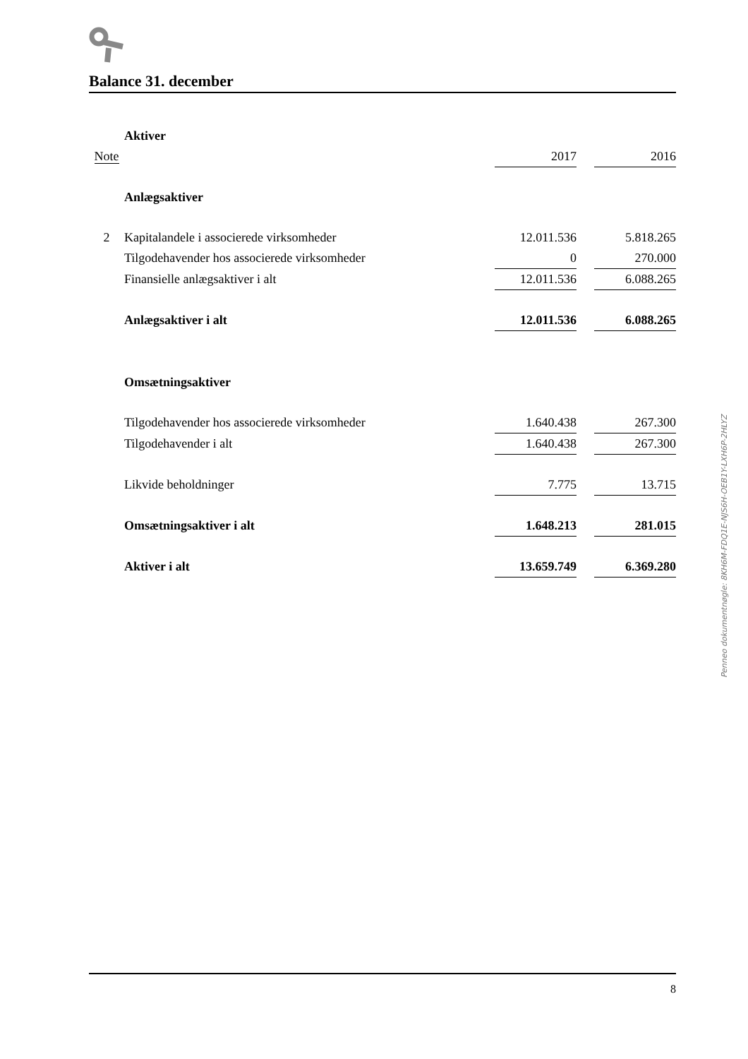Balance 31. december
| | Aktiver | | | |
| Note | | 2017 | | 2016 |
| | Anlægsaktiver | | | |
| 2 | Kapitalandele i associerede virksomheder | 12.011.536 | | 5.818.265 |
| | Tilgodehavender hos associerede virksomheder | 0 | | 270.000 |
| | Finansielle anlægsaktiver i alt | 12.011.536 | | 6.088.265 |
| | Anlægsaktiver i alt | 12.011.536 | | 6.088.265 |
| | Omsætningsaktiver | | | |
| | Tilgodehavender hos associerede virksomheder | 1.640.438 | | 267.300 |
| | Tilgodehavender i alt | 1.640.438 | | 267.300 |
| | Likvide beholdninger | 7.775 | | 13.715 |
| | Omsætningsaktiver i alt | 1.648.213 | | 281.015 |
| | Aktiver i alt | 13.659.749 | | 6.369.280 |
Penneo dokumentnøgle: 8KH6M-FDQ1E-NJS6H-OEB1Y-LXH6P-2HLYZ
8